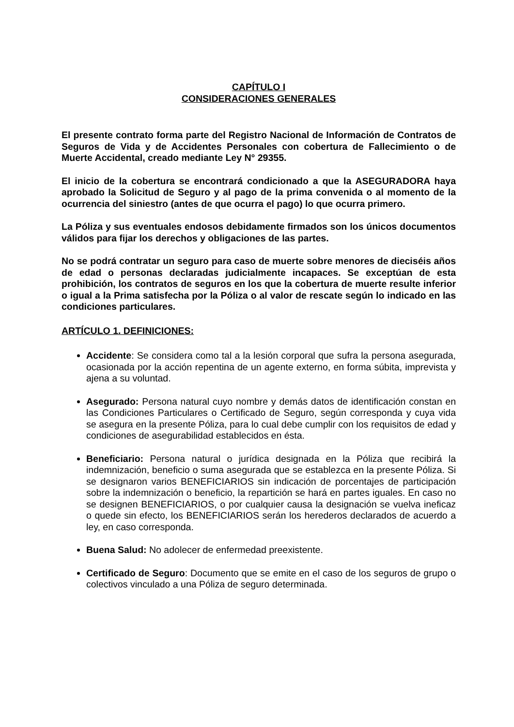CAPÍTULO I
CONSIDERACIONES GENERALES
El presente contrato forma parte del Registro Nacional de Información de Contratos de Seguros de Vida y de Accidentes Personales con cobertura de Fallecimiento o de Muerte Accidental, creado mediante Ley N° 29355.
El inicio de la cobertura se encontrará condicionado a que la ASEGURADORA haya aprobado la Solicitud de Seguro y al pago de la prima convenida o al momento de la ocurrencia del siniestro (antes de que ocurra el pago) lo que ocurra primero.
La Póliza y sus eventuales endosos debidamente firmados son los únicos documentos válidos para fijar los derechos y obligaciones de las partes.
No se podrá contratar un seguro para caso de muerte sobre menores de dieciséis años de edad o personas declaradas judicialmente incapaces. Se exceptúan de esta prohibición, los contratos de seguros en los que la cobertura de muerte resulte inferior o igual a la Prima satisfecha por la Póliza o al valor de rescate según lo indicado en las condiciones particulares.
ARTÍCULO 1. DEFINICIONES:
Accidente: Se considera como tal a la lesión corporal que sufra la persona asegurada, ocasionada por la acción repentina de un agente externo, en forma súbita, imprevista y ajena a su voluntad.
Asegurado: Persona natural cuyo nombre y demás datos de identificación constan en las Condiciones Particulares o Certificado de Seguro, según corresponda y cuya vida se asegura en la presente Póliza, para lo cual debe cumplir con los requisitos de edad y condiciones de asegurabilidad establecidos en ésta.
Beneficiario: Persona natural o jurídica designada en la Póliza que recibirá la indemnización, beneficio o suma asegurada que se establezca en la presente Póliza. Si se designaron varios BENEFICIARIOS sin indicación de porcentajes de participación sobre la indemnización o beneficio, la repartición se hará en partes iguales. En caso no se designen BENEFICIARIOS, o por cualquier causa la designación se vuelva ineficaz o quede sin efecto, los BENEFICIARIOS serán los herederos declarados de acuerdo a ley, en caso corresponda.
Buena Salud: No adolecer de enfermedad preexistente.
Certificado de Seguro: Documento que se emite en el caso de los seguros de grupo o colectivos vinculado a una Póliza de seguro determinada.